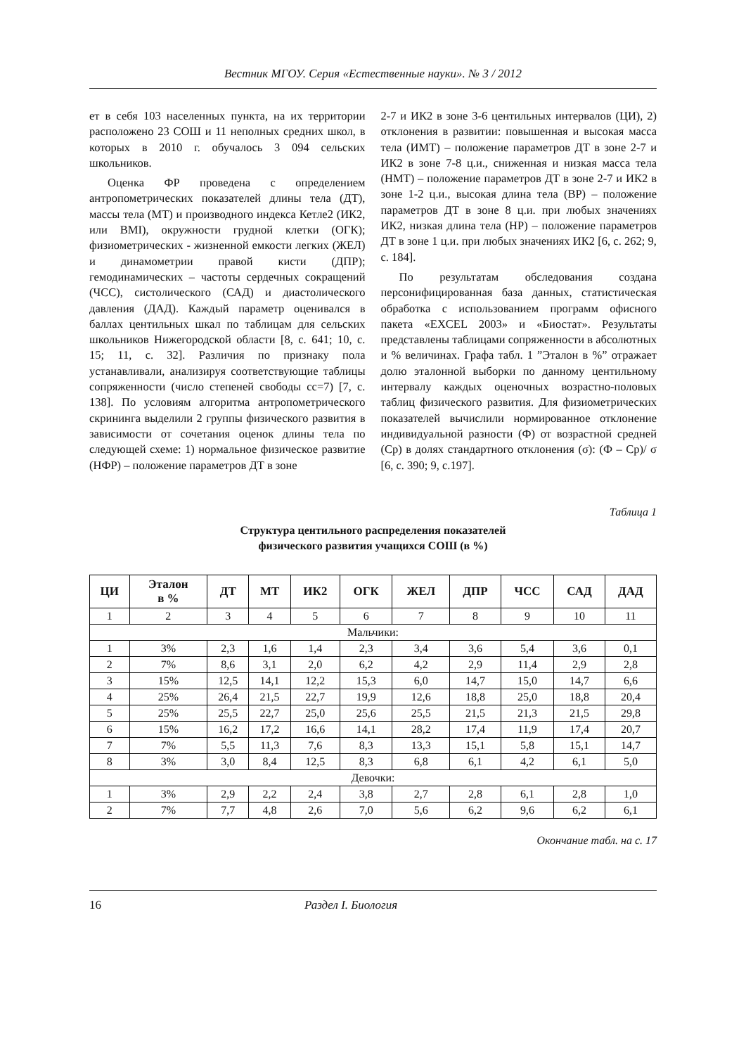Вестник МГОУ. Серия «Естественные науки». № 3 / 2012
ет в себя 103 населенных пункта, на их территории расположено 23 СОШ и 11 неполных средних школ, в которых в 2010 г. обучалось 3 094 сельских школьников.
Оценка ФР проведена с определением антропометрических показателей длины тела (ДТ), массы тела (МТ) и производного индекса Кетле2 (ИК2, или BMI), окружности грудной клетки (ОГК); физиометрических - жизненной емкости легких (ЖЕЛ) и динамометрии правой кисти (ДПР); гемодинамических – частоты сердечных сокращений (ЧСС), систолического (САД) и диастолического давления (ДАД). Каждый параметр оценивался в баллах центильных шкал по таблицам для сельских школьников Нижегородской области [8, с. 641; 10, с. 15; 11, с. 32]. Различия по признаку пола устанавливали, анализируя соответствующие таблицы сопряженности (число степеней свободы cc=7) [7, с. 138]. По условиям алгоритма антропометрического скрининга выделили 2 группы физического развития в зависимости от сочетания оценок длины тела по следующей схеме: 1) нормальное физическое развитие (НФР) – положение параметров ДТ в зоне
2-7 и ИК2 в зоне 3-6 центильных интервалов (ЦИ), 2) отклонения в развитии: повышенная и высокая масса тела (ИМТ) – положение параметров ДТ в зоне 2-7 и ИК2 в зоне 7-8 ц.и., сниженная и низкая масса тела (НМТ) – положение параметров ДТ в зоне 2-7 и ИК2 в зоне 1-2 ц.и., высокая длина тела (ВР) – положение параметров ДТ в зоне 8 ц.и. при любых значениях ИК2, низкая длина тела (НР) – положение параметров ДТ в зоне 1 ц.и. при любых значениях ИК2 [6, с. 262; 9, с. 184].
По результатам обследования создана персонифицированная база данных, статистическая обработка с использованием программ офисного пакета «EXCEL 2003» и «Биостат». Результаты представлены таблицами сопряженности в абсолютных и % величинах. Графа табл. 1 ”Эталон в %” отражает долю эталонной выборки по данному центильному интервалу каждых оценочных возрастно-половых таблиц физического развития. Для физиометрических показателей вычислили нормированное отклонение индивидуальной разности (Ф) от возрастной средней (Ср) в долях стандартного отклонения (σ): (Ф – Ср)/ σ [6, с. 390; 9, с.197].
Таблица 1
Структура центильного распределения показателей
физического развития учащихся СОШ (в %)
| ЦИ | Эталон в % | ДТ | МТ | ИК2 | ОГК | ЖЕЛ | ДПР | ЧСС | САД | ДАД |
| --- | --- | --- | --- | --- | --- | --- | --- | --- | --- | --- |
| 1 | 2 | 3 | 4 | 5 | 6 | 7 | 8 | 9 | 10 | 11 |
| Мальчики: | | | | | | | | | | |
| 1 | 3% | 2,3 | 1,6 | 1,4 | 2,3 | 3,4 | 3,6 | 5,4 | 3,6 | 0,1 |
| 2 | 7% | 8,6 | 3,1 | 2,0 | 6,2 | 4,2 | 2,9 | 11,4 | 2,9 | 2,8 |
| 3 | 15% | 12,5 | 14,1 | 12,2 | 15,3 | 6,0 | 14,7 | 15,0 | 14,7 | 6,6 |
| 4 | 25% | 26,4 | 21,5 | 22,7 | 19,9 | 12,6 | 18,8 | 25,0 | 18,8 | 20,4 |
| 5 | 25% | 25,5 | 22,7 | 25,0 | 25,6 | 25,5 | 21,5 | 21,3 | 21,5 | 29,8 |
| 6 | 15% | 16,2 | 17,2 | 16,6 | 14,1 | 28,2 | 17,4 | 11,9 | 17,4 | 20,7 |
| 7 | 7% | 5,5 | 11,3 | 7,6 | 8,3 | 13,3 | 15,1 | 5,8 | 15,1 | 14,7 |
| 8 | 3% | 3,0 | 8,4 | 12,5 | 8,3 | 6,8 | 6,1 | 4,2 | 6,1 | 5,0 |
| Девочки: | | | | | | | | | | |
| 1 | 3% | 2,9 | 2,2 | 2,4 | 3,8 | 2,7 | 2,8 | 6,1 | 2,8 | 1,0 |
| 2 | 7% | 7,7 | 4,8 | 2,6 | 7,0 | 5,6 | 6,2 | 9,6 | 6,2 | 6,1 |
Окончание табл. на с. 17
16 Раздел I. Биология